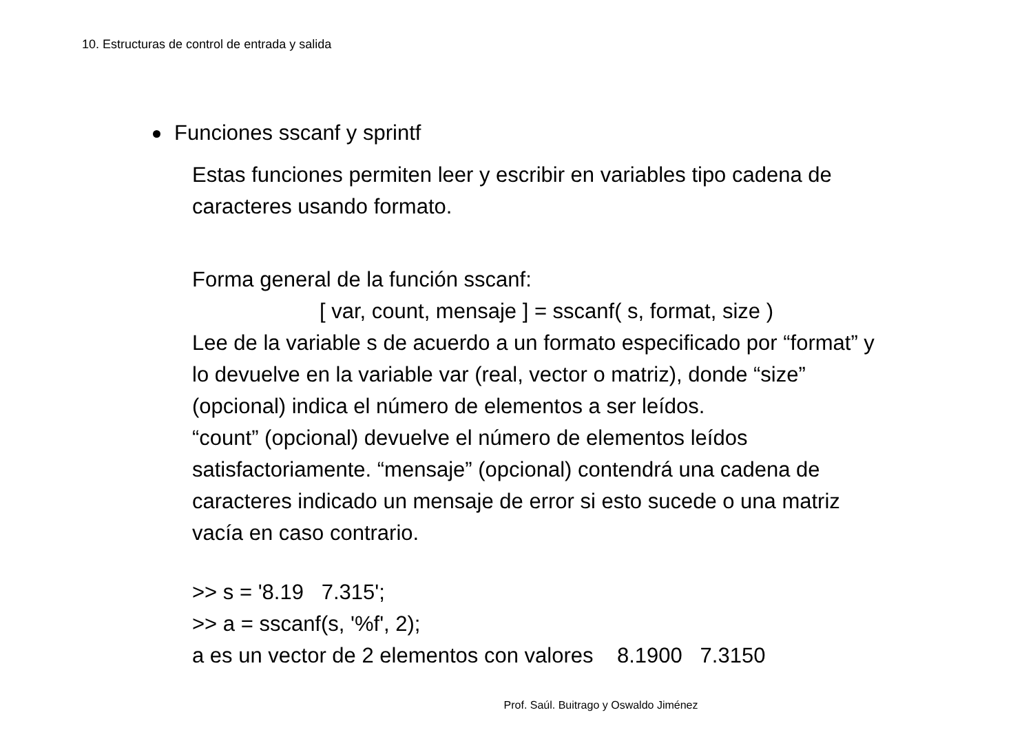10. Estructuras de control de entrada y salida
Funciones sscanf y sprintf
Estas funciones permiten leer y escribir en variables tipo cadena de
caracteres usando formato.
Forma general de la función sscanf:
[ var, count, mensaje ] = sscanf( s, format, size )
Lee de la variable s de acuerdo a un formato especificado por “format” y
lo devuelve en la variable var (real, vector o matriz), donde “size”
(opcional) indica el número de elementos a ser leídos.
“count” (opcional) devuelve el número de elementos leídos
satisfactoriamente. “mensaje” (opcional) contendrá una cadena de
caracteres indicado un mensaje de error si esto sucede o una matriz
vacía en caso contrario.
>> s = '8.19 7.315';
>> a = sscanf(s, '%f', 2);
a es un vector de 2 elementos con valores 8.1900 7.3150
Prof. Saúl. Buitrago y Oswaldo Jiménez